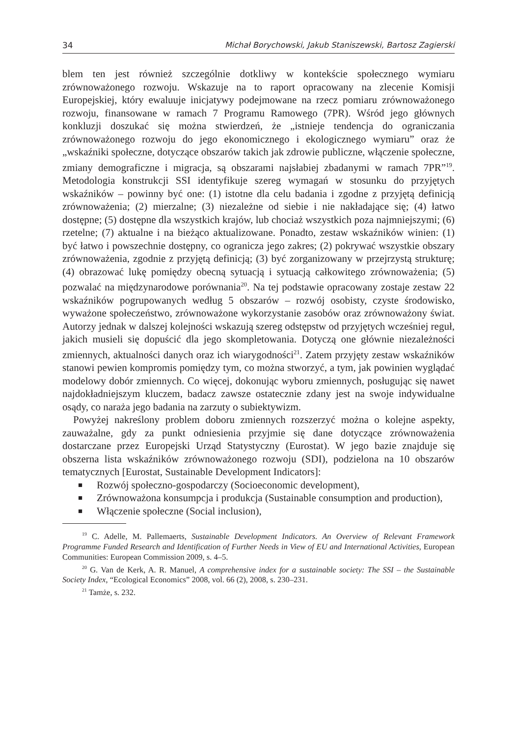34 Michał Borychowski, Jakub Staniszewski, Bartosz Zagierski
blem ten jest również szczególnie dotkliwy w kontekście społecznego wymiaru zrównoważonego rozwoju. Wskazuje na to raport opracowany na zlecenie Komisji Europejskiej, który ewaluuje inicjatywy podejmowane na rzecz pomiaru zrównoważonego rozwoju, finansowane w ramach 7 Programu Ramowego (7PR). Wśród jego głównych konkluzji doszukać się można stwierdzeń, że „istnieje tendencja do ograniczania zrównoważonego rozwoju do jego ekonomicznego i ekologicznego wymiaru” oraz że „wskaźniki społeczne, dotyczące obszarów takich jak zdrowie publiczne, włączenie społeczne, zmiany demograficzne i migracja, są obszarami najsłabiej zbadanymi w ramach 7PR”<sup>19</sup>. Metodologia konstrukcji SSI identyfikuje szereg wymagań w stosunku do przyjętych wskaźników – powinny być one: (1) istotne dla celu badania i zgodne z przyjętą definicją zrównoważenia; (2) mierzalne; (3) niezależne od siebie i nie nakładające się; (4) łatwo dostępne; (5) dostępne dla wszystkich krajów, lub chociaż wszystkich poza najmniejszymi; (6) rzetelne; (7) aktualne i na bieżąco aktualizowane. Ponadto, zestaw wskaźników winien: (1) być łatwo i powszechnie dostępny, co ogranicza jego zakres; (2) pokrywać wszystkie obszary zrównoważenia, zgodnie z przyjętą definicją; (3) być zorganizowany w przejrzystą strukturę; (4) obrazować lukę pomiędzy obecną sytuacją i sytuacją całkowitego zrównoważenia; (5) pozwalać na międzynarodowe porównania<sup>20</sup>. Na tej podstawie opracowany zostaje zestaw 22 wskaźników pogrupowanych według 5 obszarów – rozwój osobisty, czyste środowisko, wyważone społeczeństwo, zrównoważone wykorzystanie zasobów oraz zrównoważony świat. Autorzy jednak w dalszej kolejności wskazują szereg odstępstw od przyjętych wcześniej reguł, jakich musieli się dopuścić dla jego skompletowania. Dotyczą one głównie niezależności zmiennych, aktualności danych oraz ich wiarygodności<sup>21</sup>. Zatem przyjęty zestaw wskaźników stanowi pewien kompromis pomiędzy tym, co można stworzyć, a tym, jak powinien wyglądać modelowy dobór zmiennych. Co więcej, dokonując wyboru zmiennych, posługując się nawet najdokładniejszym kluczem, badacz zawsze ostatecznie zdany jest na swoje indywidualne osądy, co naraża jego badania na zarzuty o subiektywizm.
Powyżej nakreślony problem doboru zmiennych rozszerzyć można o kolejne aspekty, zauważalne, gdy za punkt odniesienia przyjmie się dane dotyczące zrównoważenia dostarczane przez Europejski Urząd Statystyczny (Eurostat). W jego bazie znajduje się obszerna lista wskaźników zrównoważonego rozwoju (SDI), podzielona na 10 obszarów tematycznych [Eurostat, Sustainable Development Indicators]:
■ Rozwój społeczno-gospodarczy (Socioeconomic development),
■ Zrównoważona konsumpcja i produkcja (Sustainable consumption and production),
■ Włączenie społeczne (Social inclusion),
<sup>19</sup> C. Adelle, M. Pallemaerts, Sustainable Development Indicators. An Overview of Relevant Framework Programme Funded Research and Identification of Further Needs in View of EU and International Activities, European Communities: European Commission 2009, s. 4–5.
<sup>20</sup> G. Van de Kerk, A. R. Manuel, A comprehensive index for a sustainable society: The SSI – the Sustainable Society Index, “Ecological Economics” 2008, vol. 66 (2), 2008, s. 230–231.
<sup>21</sup> Tamże, s. 232.